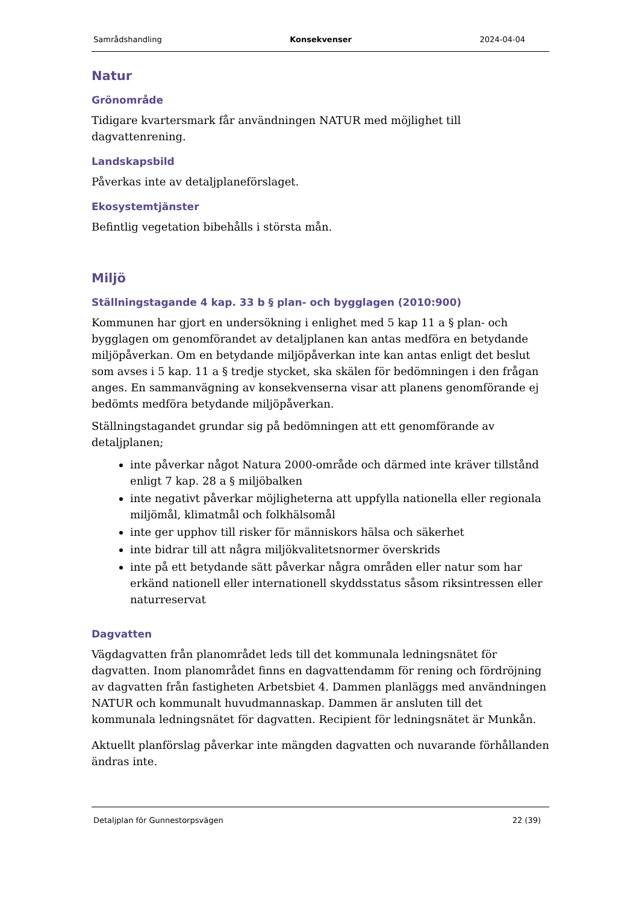Samrådshandling Konsekvenser 2024-04-04
Natur
Grönområde
Tidigare kvartersmark får användningen NATUR med möjlighet till dagvattenrening.
Landskapsbild
Påverkas inte av detaljplaneförslaget.
Ekosystemtjänster
Befintlig vegetation bibehålls i största mån.
Miljö
Ställningstagande 4 kap. 33 b § plan- och bygglagen (2010:900)
Kommunen har gjort en undersökning i enlighet med 5 kap 11 a § plan- och bygglagen om genomförandet av detaljplanen kan antas medföra en betydande miljöpåverkan. Om en betydande miljöpåverkan inte kan antas enligt det beslut som avses i 5 kap. 11 a § tredje stycket, ska skälen för bedömningen i den frågan anges. En sammanvägning av konsekvenserna visar att planens genomförande ej bedömts medföra betydande miljöpåverkan.
Ställningstagandet grundar sig på bedömningen att ett genomförande av detaljplanen;
inte påverkar något Natura 2000-område och därmed inte kräver tillstånd enligt 7 kap. 28 a § miljöbalken
inte negativt påverkar möjligheterna att uppfylla nationella eller regionala miljömål, klimatmål och folkhälsomål
inte ger upphov till risker för människors hälsa och säkerhet
inte bidrar till att några miljökvalitetsnormer överskrids
inte på ett betydande sätt påverkar några områden eller natur som har erkänd nationell eller internationell skyddsstatus såsom riksintressen eller naturreservat
Dagvatten
Vägdagvatten från planområdet leds till det kommunala ledningsnätet för dagvatten. Inom planområdet finns en dagvattendamm för rening och fördröjning av dagvatten från fastigheten Arbetsbiet 4. Dammen planläggs med användningen NATUR och kommunalt huvudmannaskap. Dammen är ansluten till det kommunala ledningsnätet för dagvatten. Recipient för ledningsnätet är Munkån.
Aktuellt planförslag påverkar inte mängden dagvatten och nuvarande förhållanden ändras inte.
Detaljplan för Gunnestorpsvägen 22 (39)